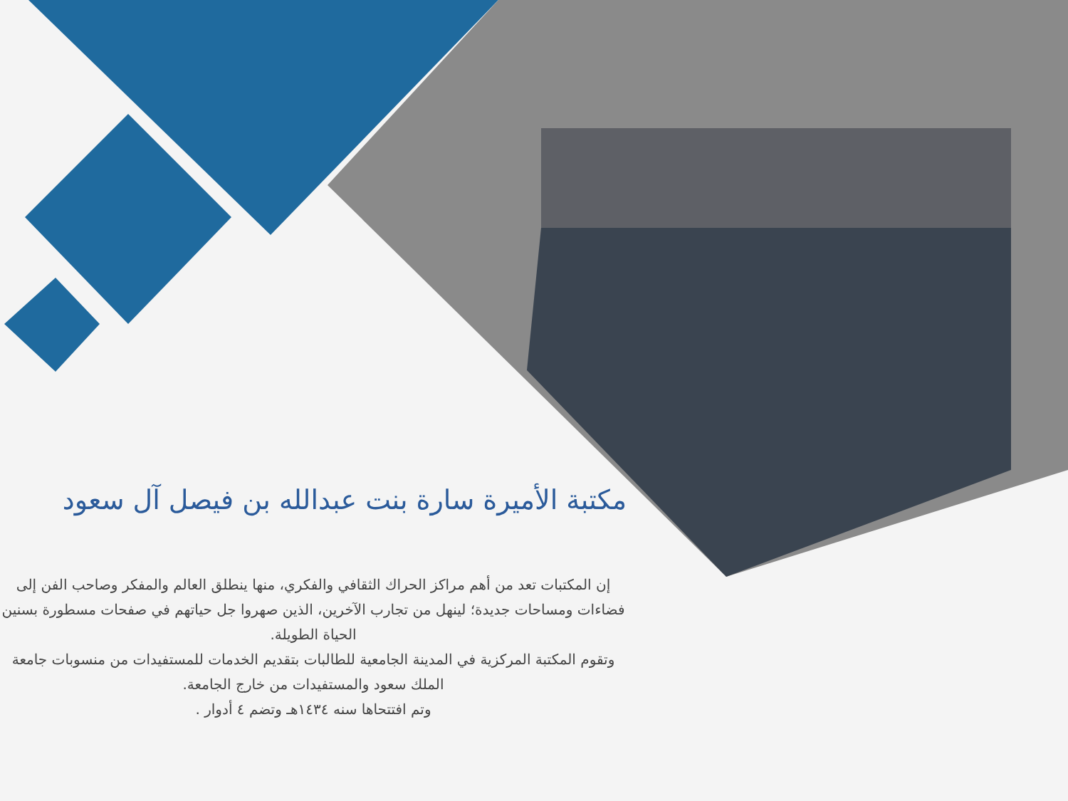مكتبة الأميرة سارة بنت عبدالله بن فيصل آل سعود
إن المكتبات تعد من أهم مراكز الحراك الثقافي والفكري، منها ينطلق العالم والمفكر وصاحب الفن إلى فضاءات ومساحات جديدة؛ لينهل من تجارب الآخرين، الذين صهروا جل حياتهم في صفحات مسطورة بسنين الحياة الطويلة.
وتقوم المكتبة المركزية في المدينة الجامعية للطالبات بتقديم الخدمات للمستفيدات من منسوبات جامعة الملك سعود والمستفيدات من خارج الجامعة.
وتم افتتحاها سنه ١٤٣٤هـ وتضم ٤ أدوار .